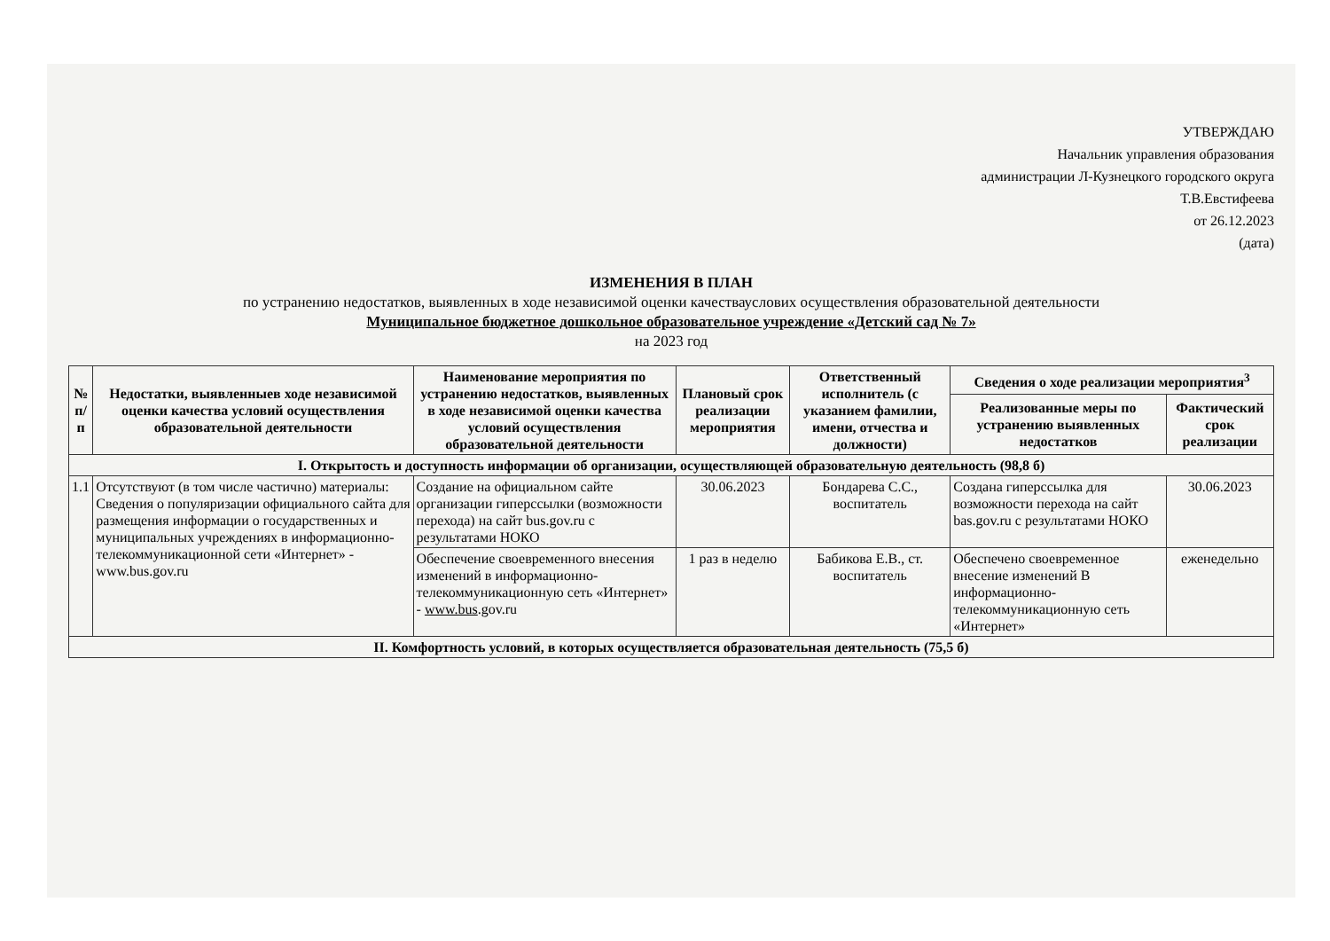УТВЕРЖДАЮ
Начальник управления образования
администрации Л-Кузнецкого городского округа
Т.В.Евстифеева
от 26.12.2023
(дата)
ИЗМЕНЕНИЯ В ПЛАН
по устранению недостатков, выявленных в ходе независимой оценки качествауслових осуществления образовательной деятельности
Муниципальное бюджетное дошкольное образовательное учреждение «Детский сад № 7»
на 2023 год
| № п/п | Недостатки, выявленныев ходе независимой оценки качества условий осуществления образовательной деятельности | Наименование мероприятия по устранению недостатков, выявленных в ходе независимой оценки качества условий осуществления образовательной деятельности | Плановый срок реализации мероприятия | Ответственный исполнитель (с указанием фамилии, имени, отчества и должности) | Сведения о ходе реализации мероприятия<sup>3</sup> | |
| --- | --- | --- | --- | --- | --- | --- |
| | | | | | Реализованные меры по устранению выявленных недостатков | Фактический срок реализации |
| I. Открытость и доступность информации об организации, осуществляющей образовательную деятельность (98,8 б) | | | | | | |
| 1.1 | Отсутствуют (в том числе частично) материалы: Сведения о популяризации официального сайта для размещения информации о государственных и муниципальных учреждениях в информационно-телекоммуникационной сети «Интернет» - www.bus.gov.ru | Создание на официальном сайте организации гиперссылки (возможности перехода) на сайт bus.gov.ru с результатами НОКО | 30.06.2023 | Бондарева С.С., воспитатель | Создана гиперссылка для возможности перехода на сайт bas.gov.ru с результатами НОКО | 30.06.2023 |
| | | Обеспечение своевременного внесения изменений в информационно-телекоммуникационную сеть «Интернет» - www.bus .gov.ru | 1 раз в неделю | Бабикова Е.В., ст. воспитатель | Обеспечено своевременное внесение изменений В информационно-телекоммуникационную сеть «Интернет» | еженедельно |
| II. Комфортность условий, в которых осуществляется образовательная деятельность (75,5 б) | | | | | | |